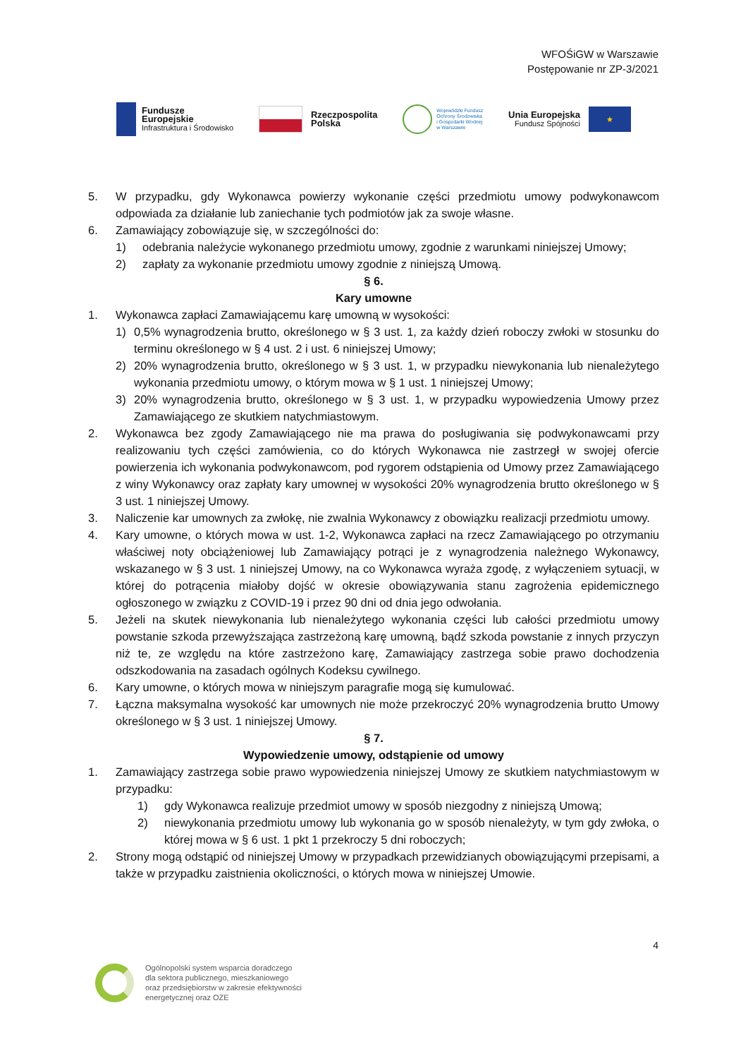WFOŚiGW w Warszawie
Postępowanie nr ZP-3/2021
Fundusze
Europejskie
Infrastruktura i Środowisko
Rzeczpospolita
Polska
Wojewódzki Fundusz
Ochrony Środowiska
i Gospodarki Wodnej
w Warszawie
Unia Europejska
Fundusz Spójności
★
5. W przypadku, gdy Wykonawca powierzy wykonanie części przedmiotu umowy podwykonawcom odpowiada za działanie lub zaniechanie tych podmiotów jak za swoje własne.
6. Zamawiający zobowiązuje się, w szczególności do:
1) odebrania należycie wykonanego przedmiotu umowy, zgodnie z warunkami niniejszej Umowy;
2) zapłaty za wykonanie przedmiotu umowy zgodnie z niniejszą Umową.
§ 6.
Kary umowne
1. Wykonawca zapłaci Zamawiającemu karę umowną w wysokości:
1) 0,5% wynagrodzenia brutto, określonego w § 3 ust. 1, za każdy dzień roboczy zwłoki w stosunku do terminu określonego w § 4 ust. 2 i ust. 6 niniejszej Umowy;
2) 20% wynagrodzenia brutto, określonego w § 3 ust. 1, w przypadku niewykonania lub nienależytego wykonania przedmiotu umowy, o którym mowa w § 1 ust. 1 niniejszej Umowy;
3) 20% wynagrodzenia brutto, określonego w § 3 ust. 1, w przypadku wypowiedzenia Umowy przez Zamawiającego ze skutkiem natychmiastowym.
2. Wykonawca bez zgody Zamawiającego nie ma prawa do posługiwania się podwykonawcami przy realizowaniu tych części zamówienia, co do których Wykonawca nie zastrzegł w swojej ofercie powierzenia ich wykonania podwykonawcom, pod rygorem odstąpienia od Umowy przez Zamawiającego z winy Wykonawcy oraz zapłaty kary umownej w wysokości 20% wynagrodzenia brutto określonego w § 3 ust. 1 niniejszej Umowy.
3. Naliczenie kar umownych za zwłokę, nie zwalnia Wykonawcy z obowiązku realizacji przedmiotu umowy.
4. Kary umowne, o których mowa w ust. 1-2, Wykonawca zapłaci na rzecz Zamawiającego po otrzymaniu właściwej noty obciążeniowej lub Zamawiający potrąci je z wynagrodzenia należnego Wykonawcy, wskazanego w § 3 ust. 1 niniejszej Umowy, na co Wykonawca wyraża zgodę, z wyłączeniem sytuacji, w której do potrącenia miałoby dojść w okresie obowiązywania stanu zagrożenia epidemicznego ogłoszonego w związku z COVID-19 i przez 90 dni od dnia jego odwołania.
5. Jeżeli na skutek niewykonania lub nienależytego wykonania części lub całości przedmiotu umowy powstanie szkoda przewyższająca zastrzeżoną karę umowną, bądź szkoda powstanie z innych przyczyn niż te, ze względu na które zastrzeżono karę, Zamawiający zastrzega sobie prawo dochodzenia odszkodowania na zasadach ogólnych Kodeksu cywilnego.
6. Kary umowne, o których mowa w niniejszym paragrafie mogą się kumulować.
7. Łączna maksymalna wysokość kar umownych nie może przekroczyć 20% wynagrodzenia brutto Umowy określonego w § 3 ust. 1 niniejszej Umowy.
§ 7.
Wypowiedzenie umowy, odstąpienie od umowy
1. Zamawiający zastrzega sobie prawo wypowiedzenia niniejszej Umowy ze skutkiem natychmiastowym w przypadku:
1) gdy Wykonawca realizuje przedmiot umowy w sposób niezgodny z niniejszą Umową;
2) niewykonania przedmiotu umowy lub wykonania go w sposób nienależyty, w tym gdy zwłoka, o której mowa w § 6 ust. 1 pkt 1 przekroczy 5 dni roboczych;
2. Strony mogą odstąpić od niniejszej Umowy w przypadkach przewidzianych obowiązującymi przepisami, a także w przypadku zaistnienia okoliczności, o których mowa w niniejszej Umowie.
4
Ogólnopolski system wsparcia doradczego
dla sektora publicznego, mieszkaniowego
oraz przedsiębiorstw w zakresie efektywności
energetycznej oraz OZE